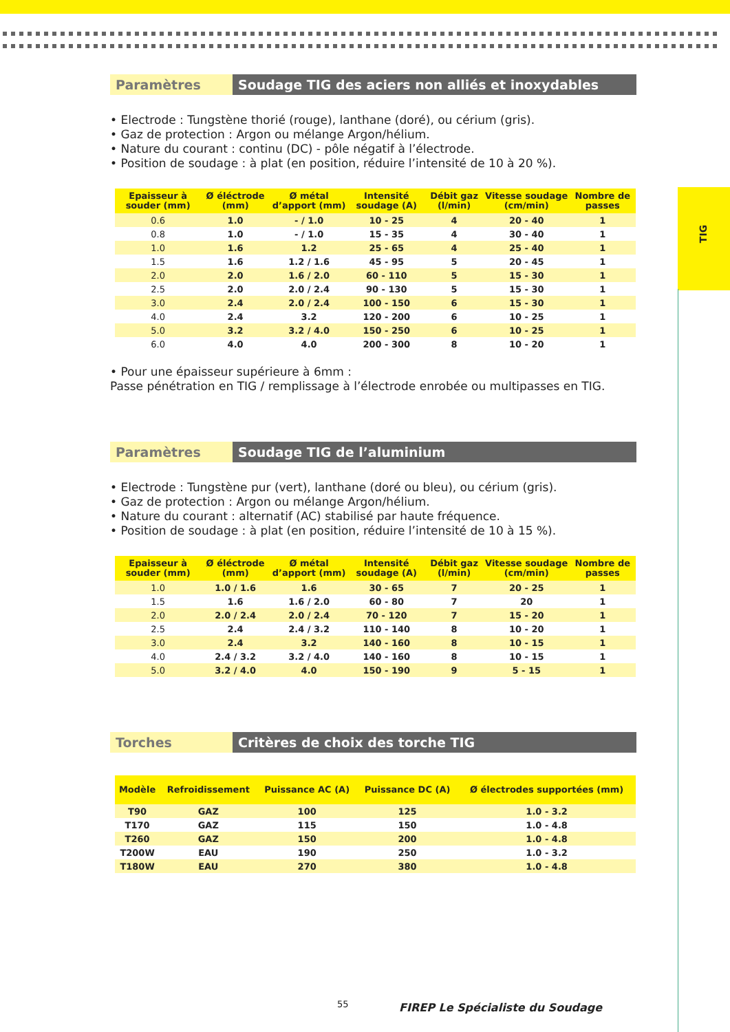TIG
Paramètres Soudage TIG des aciers non alliés et inoxydables
• Electrode : Tungstène thorié (rouge), lanthane (doré), ou cérium (gris).
• Gaz de protection : Argon ou mélange Argon/hélium.
• Nature du courant : continu (DC) - pôle négatif à l’électrode.
• Position de soudage : à plat (en position, réduire l’intensité de 10 à 20 %).
| Epaisseur à souder (mm) | Ø éléctrode (mm) | Ø métal d’apport (mm) | Intensité soudage (A) | Débit gaz (l/min) | Vitesse soudage (cm/min) | Nombre de passes |
| --- | --- | --- | --- | --- | --- | --- |
| 0.6 | 1.0 | - / 1.0 | 10 - 25 | 4 | 20 - 40 | 1 |
| 0.8 | 1.0 | - / 1.0 | 15 - 35 | 4 | 30 - 40 | 1 |
| 1.0 | 1.6 | 1.2 | 25 - 65 | 4 | 25 - 40 | 1 |
| 1.5 | 1.6 | 1.2 / 1.6 | 45 - 95 | 5 | 20 - 45 | 1 |
| 2.0 | 2.0 | 1.6 / 2.0 | 60 - 110 | 5 | 15 - 30 | 1 |
| 2.5 | 2.0 | 2.0 / 2.4 | 90 - 130 | 5 | 15 - 30 | 1 |
| 3.0 | 2.4 | 2.0 / 2.4 | 100 - 150 | 6 | 15 - 30 | 1 |
| 4.0 | 2.4 | 3.2 | 120 - 200 | 6 | 10 - 25 | 1 |
| 5.0 | 3.2 | 3.2 / 4.0 | 150 - 250 | 6 | 10 - 25 | 1 |
| 6.0 | 4.0 | 4.0 | 200 - 300 | 8 | 10 - 20 | 1 |
• Pour une épaisseur supérieure à 6mm :
Passe pénétration en TIG / remplissage à l’électrode enrobée ou multipasses en TIG.
Paramètres Soudage TIG de l’aluminium
• Electrode : Tungstène pur (vert), lanthane (doré ou bleu), ou cérium (gris).
• Gaz de protection : Argon ou mélange Argon/hélium.
• Nature du courant : alternatif (AC) stabilisé par haute fréquence.
• Position de soudage : à plat (en position, réduire l’intensité de 10 à 15 %).
| Epaisseur à souder (mm) | Ø éléctrode (mm) | Ø métal d’apport (mm) | Intensité soudage (A) | Débit gaz (l/min) | Vitesse soudage (cm/min) | Nombre de passes |
| --- | --- | --- | --- | --- | --- | --- |
| 1.0 | 1.0 / 1.6 | 1.6 | 30 - 65 | 7 | 20 - 25 | 1 |
| 1.5 | 1.6 | 1.6 / 2.0 | 60 - 80 | 7 | 20 | 1 |
| 2.0 | 2.0 / 2.4 | 2.0 / 2.4 | 70 - 120 | 7 | 15 - 20 | 1 |
| 2.5 | 2.4 | 2.4 / 3.2 | 110 - 140 | 8 | 10 - 20 | 1 |
| 3.0 | 2.4 | 3.2 | 140 - 160 | 8 | 10 - 15 | 1 |
| 4.0 | 2.4 / 3.2 | 3.2 / 4.0 | 140 - 160 | 8 | 10 - 15 | 1 |
| 5.0 | 3.2 / 4.0 | 4.0 | 150 - 190 | 9 | 5 - 15 | 1 |
Torches Critères de choix des torche TIG
| Modèle | Refroidissement | Puissance AC (A) | Puissance DC (A) | Ø électrodes supportées (mm) |
| --- | --- | --- | --- | --- |
| T90 | GAZ | 100 | 125 | 1.0 - 3.2 |
| T170 | GAZ | 115 | 150 | 1.0 - 4.8 |
| T260 | GAZ | 150 | 200 | 1.0 - 4.8 |
| T200W | EAU | 190 | 250 | 1.0 - 3.2 |
| T180W | EAU | 270 | 380 | 1.0 - 4.8 |
55
FIREP Le Spécialiste du Soudage